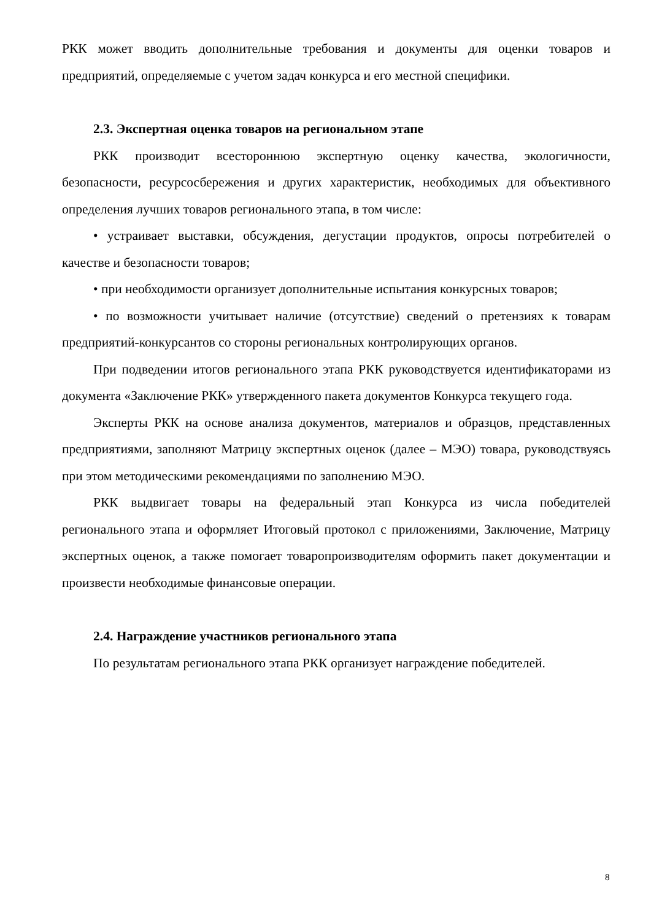РКК может вводить дополнительные требования и документы для оценки товаров и предприятий, определяемые с учетом задач конкурса и его местной специфики.
2.3. Экспертная оценка товаров на региональном этапе
РКК производит всестороннюю экспертную оценку качества, экологичности, безопасности, ресурсосбережения и других характеристик, необходимых для объективного определения лучших товаров регионального этапа, в том числе:
• устраивает выставки, обсуждения, дегустации продуктов, опросы потребителей о качестве и безопасности товаров;
• при необходимости организует дополнительные испытания конкурсных товаров;
• по возможности учитывает наличие (отсутствие) сведений о претензиях к товарам предприятий-конкурсантов со стороны региональных контролирующих органов.
При подведении итогов регионального этапа РКК руководствуется идентификаторами из документа «Заключение РКК» утвержденного пакета документов Конкурса текущего года.
Эксперты РКК на основе анализа документов, материалов и образцов, представленных предприятиями, заполняют Матрицу экспертных оценок (далее – МЭО) товара, руководствуясь при этом методическими рекомендациями по заполнению МЭО.
РКК выдвигает товары на федеральный этап Конкурса из числа победителей регионального этапа и оформляет Итоговый протокол с приложениями, Заключение, Матрицу экспертных оценок, а также помогает товаропроизводителям оформить пакет документации и произвести необходимые финансовые операции.
2.4. Награждение участников регионального этапа
По результатам регионального этапа РКК организует награждение победителей.
8